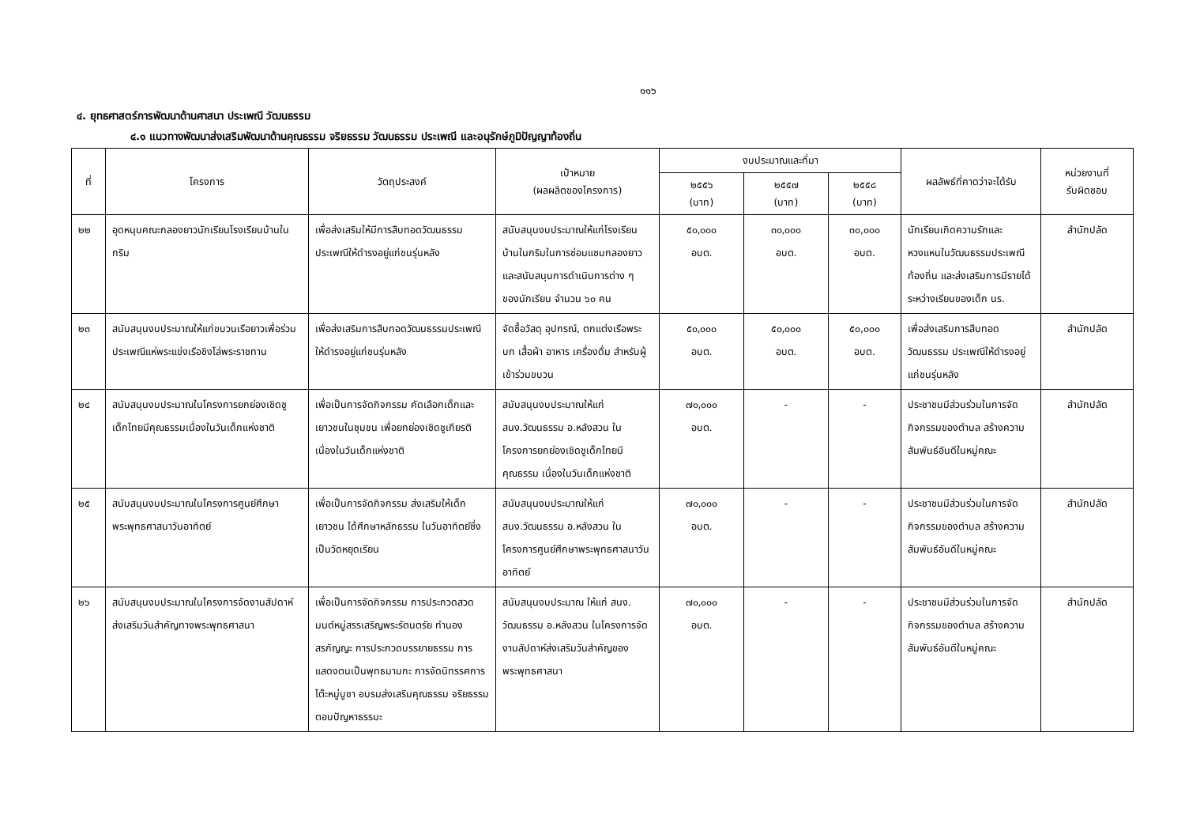๑๑๖
๔. ยุทธศาสตร์การพัฒนาด้านศาสนา ประเพณี วัฒนธรรม
๔.๑ แนวทางพัฒนาส่งเสริมพัฒนาด้านคุณธรรม จริยธรรม วัฒนธรรม ประเพณี และอนุรักษ์ภูมิปัญญาท้องถิ่น
| ที่ | โครงการ | วัตถุประสงค์ | เป้าหมาย (ผลผลิตของโครงการ) | งบประมาณและที่มา | | | ผลลัพธ์ที่คาดว่าจะได้รับ | หน่วยงานที่ รับผิดชอบ |
| --- | --- | --- | --- | --- | --- | --- | --- | --- |
| | | | | ๒๕๕๖ (บาท) | ๒๕๕๗ (บาท) | ๒๕๕๘ (บาท) | | |
| ๒๒ | อุดหนุนคณะกลองยาวนักเรียนโรงเรียนบ้านในกริม | เพื่อส่งเสริมให้มีการสืบทอดวัฒนธรรมประเพณีให้ดำรงอยู่แก่ชนรุ่นหลัง | สนับสนุนงบประมาณให้แก่โรงเรียนบ้านในกริมในการซ่อมแซมกลองยาวและสนับสนุนการดำเนินการต่าง ๆ ของนักเรียน จำนวน ๖๐ คน | ๕๐,๐๐๐ อบต. | ๓๐,๐๐๐ อบต. | ๓๐,๐๐๐ อบต. | นักเรียนเกิดความรักและหวงแหนในวัฒนธรรมประเพณีท้องถิ่น และส่งเสริมการมีรายได้ระหว่างเรียนของเด็ก นร. | สำนักปลัด |
| ๒๓ | สนับสนุนงบประมาณให้แก่ขบวนเรือยาวเพื่อร่วมประเพณีแห่พระแข่งเรือชิงโล่พระราชทาน | เพื่อส่งเสริมการสืบทอดวัฒนธรรมประเพณีให้ดำรงอยู่แก่ชนรุ่นหลัง | จัดซื้อวัสดุ อุปกรณ์, ตกแต่งเรือพระบก เสื้อผ้า อาหาร เครื่องดื่ม สำหรับผู้เข้าร่วมขบวน | ๕๐,๐๐๐ อบต. | ๕๐,๐๐๐ อบต. | ๕๐,๐๐๐ อบต. | เพื่อส่งเสริมการสืบทอดวัฒนธรรม ประเพณีให้ดำรงอยู่แก่ชนรุ่นหลัง | สำนักปลัด |
| ๒๔ | สนับสนุนงบประมาณในโครงการยกย่องเชิดชูเด็กไทยมีคุณธรรมเนื่องในวันเด็กแห่งชาติ | เพื่อเป็นการจัดกิจกรรม คัดเลือกเด็กและเยาวชนในชุมชน เพื่อยกย่องเชิดชูเกียรติเนื่องในวันเด็กแห่งชาติ | สนับสนุนงบประมาณให้แก่ สนง.วัฒนธรรม อ.หลังสวน ในโครงการยกย่องเชิดชูเด็กไทยมีคุณธรรม เนื่องในวันเด็กแห่งชาติ | ๗๐,๐๐๐ อบต. | - | - | ประชาชนมีส่วนร่วมในการจัดกิจกรรมของตำบล สร้างความสัมพันธ์อันดีในหมู่คณะ | สำนักปลัด |
| ๒๕ | สนับสนุนงบประมาณในโครงการศูนย์ศึกษาพระพุทธศาสนาวันอาทิตย์ | เพื่อเป็นการจัดกิจกรรม ส่งเสริมให้เด็กเยาวชน ได้ศึกษาหลักธรรม ในวันอาทิตย์ซึ่งเป็นวัดหยุดเรียน | สนับสนุนงบประมาณให้แก่ สนง.วัฒนธรรม อ.หลังสวน ในโครงการศูนย์ศึกษาพระพุทธศาสนาวันอาทิตย์ | ๗๐,๐๐๐ อบต. | - | - | ประชาชนมีส่วนร่วมในการจัดกิจกรรมของตำบล สร้างความสัมพันธ์อันดีในหมู่คณะ | สำนักปลัด |
| ๒๖ | สนับสนุนงบประมาณในโครงการจัดงานสัปดาห์ส่งเสริมวันสำคัญทางพระพุทธศาสนา | เพื่อเป็นการจัดกิจกรรม การประกวดสวดมนต์หมู่สรรเสริญพระรัตนตรัย ทำนองสรภัญญะ การประกวดบรรยายธรรม การแสดงตนเป็นพุทธมามกะ การจัดนิทรรศการ โต๊ะหมู่บูชา อบรมส่งเสริมคุณธรรม จริยธรรม ตอบปัญหาธรรมะ | สนับสนุนงบประมาณ ให้แก่ สนง. วัฒนธรรม อ.หลังสวน ในโครงการจัดงานสัปดาห์ส่งเสริมวันสำคัญของพระพุทธศาสนา | ๗๐,๐๐๐ อบต. | - | - | ประชาชนมีส่วนร่วมในการจัดกิจกรรมของตำบล สร้างความสัมพันธ์อันดีในหมู่คณะ | สำนักปลัด |